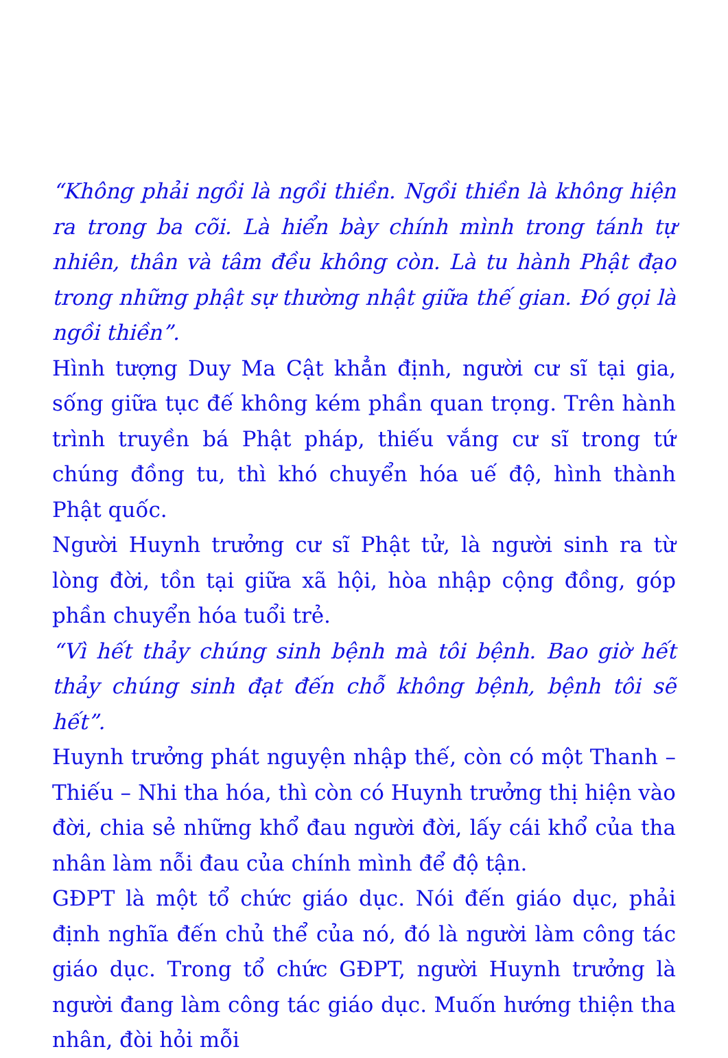“Không phải ngồi là ngồi thiền. Ngồi thiền là không hiện ra trong ba cõi. Là hiển bày chính mình trong tánh tự nhiên, thân và tâm đều không còn. Là tu hành Phật đạo trong những phật sự thường nhật giữa thế gian. Đó gọi là ngồi thiền”.
Hình tượng Duy Ma Cật khẳn định, người cư sĩ tại gia, sống giữa tục đế không kém phần quan trọng. Trên hành trình truyền bá Phật pháp, thiếu vắng cư sĩ trong tứ chúng đồng tu, thì khó chuyển hóa uế độ, hình thành Phật quốc.
Người Huynh trưởng cư sĩ Phật tử, là người sinh ra từ lòng đời, tồn tại giữa xã hội, hòa nhập cộng đồng, góp phần chuyển hóa tuổi trẻ.
“Vì hết thảy chúng sinh bệnh mà tôi bệnh. Bao giờ hết thảy chúng sinh đạt đến chỗ không bệnh, bệnh tôi sẽ hết”.
Huynh trưởng phát nguyện nhập thế, còn có một Thanh – Thiếu – Nhi tha hóa, thì còn có Huynh trưởng thị hiện vào đời, chia sẻ những khổ đau người đời, lấy cái khổ của tha nhân làm nỗi đau của chính mình để độ tận.
GĐPT là một tổ chức giáo dục. Nói đến giáo dục, phải định nghĩa đến chủ thể của nó, đó là người làm công tác giáo dục. Trong tổ chức GĐPT, người Huynh trưởng là người đang làm công tác giáo dục. Muốn hướng thiện tha nhân, đòi hỏi mỗi